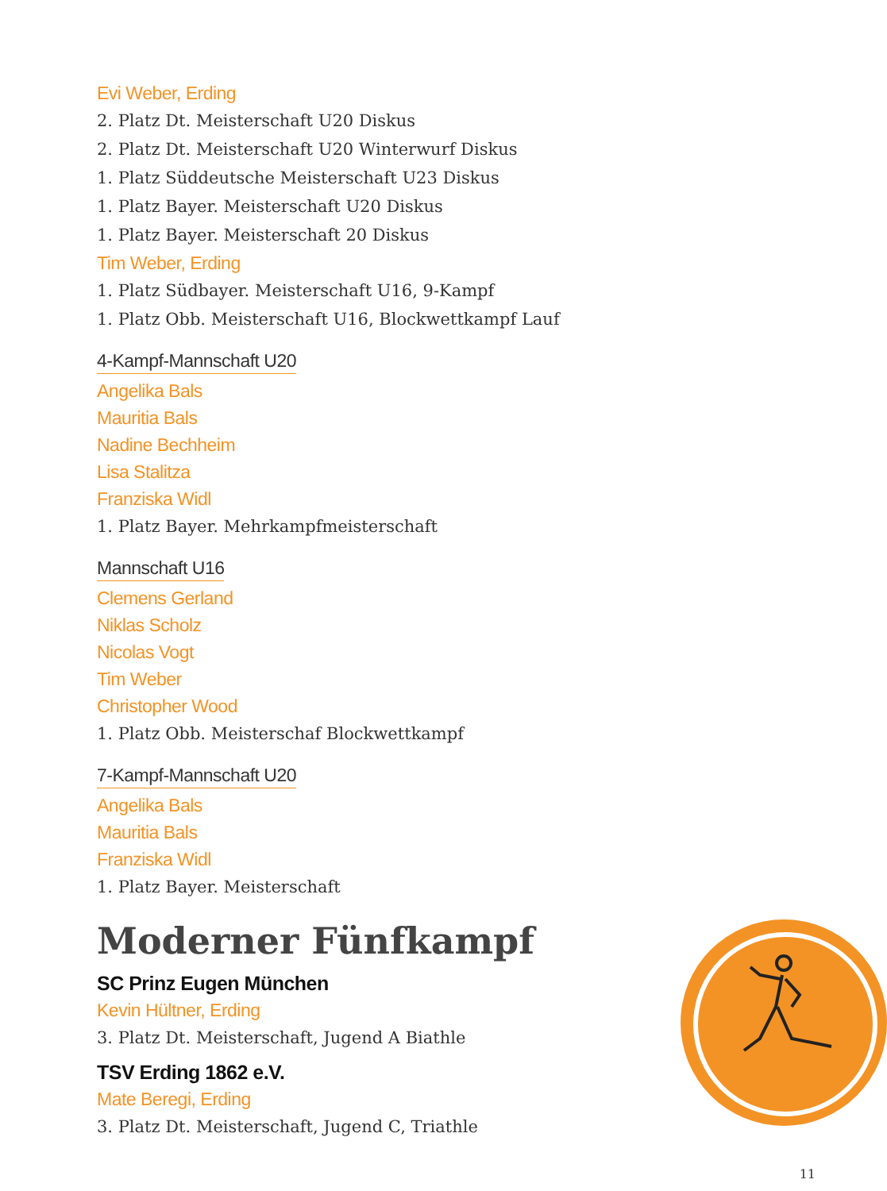Evi Weber, Erding
2. Platz Dt. Meisterschaft U20 Diskus
2. Platz Dt. Meisterschaft U20 Winterwurf Diskus
1. Platz Süddeutsche Meisterschaft U23 Diskus
1. Platz Bayer. Meisterschaft U20 Diskus
1. Platz Bayer. Meisterschaft 20 Diskus
Tim Weber, Erding
1. Platz Südbayer. Meisterschaft U16, 9-Kampf
1. Platz Obb. Meisterschaft U16, Blockwettkampf Lauf
4-Kampf-Mannschaft U20
Angelika Bals
Mauritia Bals
Nadine Bechheim
Lisa Stalitza
Franziska Widl
1. Platz Bayer. Mehrkampfmeisterschaft
Mannschaft U16
Clemens Gerland
Niklas Scholz
Nicolas Vogt
Tim Weber
Christopher Wood
1. Platz Obb. Meisterschaf Blockwettkampf
7-Kampf-Mannschaft U20
Angelika Bals
Mauritia Bals
Franziska Widl
1. Platz Bayer. Meisterschaft
Moderner Fünfkampf
SC Prinz Eugen München
Kevin Hültner, Erding
3. Platz Dt. Meisterschaft, Jugend A Biathle
TSV Erding 1862 e.V.
Mate Beregi, Erding
3. Platz Dt. Meisterschaft, Jugend C, Triathle
11